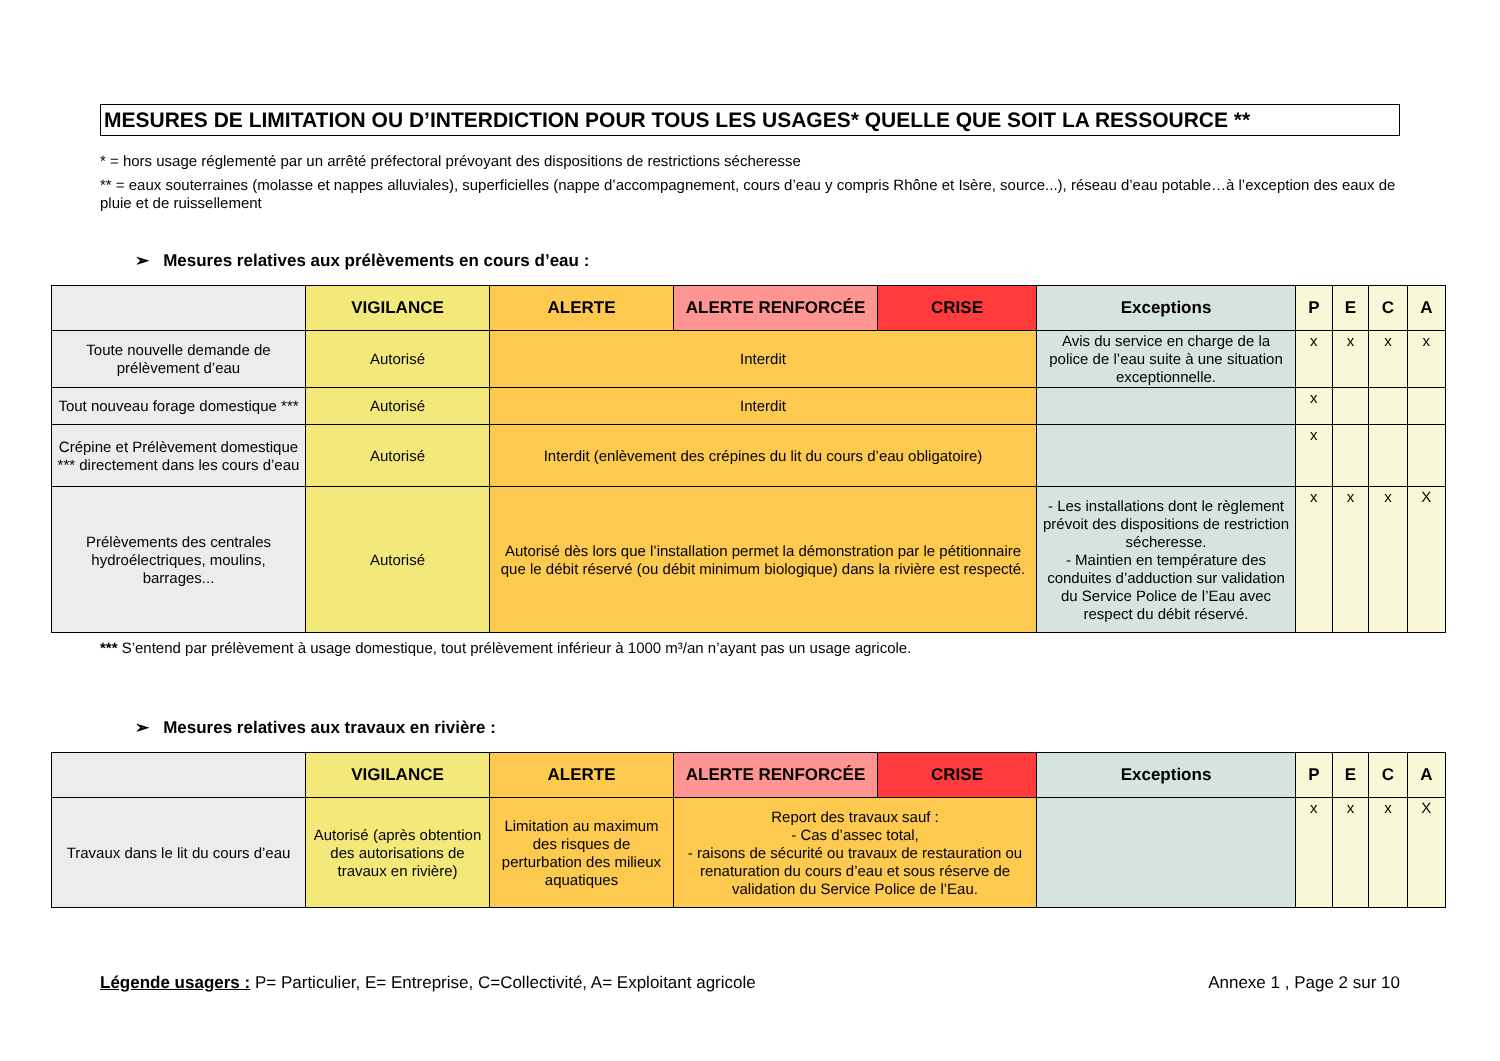MESURES DE LIMITATION OU D’INTERDICTION POUR TOUS LES USAGES* QUELLE QUE SOIT LA RESSOURCE **
* = hors usage réglementé par un arrêté préfectoral prévoyant des dispositions de restrictions sécheresse
** = eaux souterraines (molasse et nappes alluviales), superficielles (nappe d’accompagnement, cours d’eau y compris Rhône et Isère, source...), réseau d’eau potable…à l’exception des eaux de pluie et de ruissellement
➢ Mesures relatives aux prélèvements en cours d’eau :
| | VIGILANCE | ALERTE | ALERTE RENFORCÉE | CRISE | Exceptions | P | E | C | A |
| --- | --- | --- | --- | --- | --- | --- | --- | --- | --- |
| Toute nouvelle demande de prélèvement d’eau | Autorisé | Interdit | | | Avis du service en charge de la police de l’eau suite à une situation exceptionnelle. | x | x | x | x |
| Tout nouveau forage domestique *** | Autorisé | Interdit | | | | x | | | |
| Crépine et Prélèvement domestique *** directement dans les cours d’eau | Autorisé | Interdit (enlèvement des crépines du lit du cours d’eau obligatoire) | | | | x | | | |
| Prélèvements des centrales hydroélectriques, moulins, barrages... | Autorisé | Autorisé dès lors que l’installation permet la démonstration par le pétitionnaire que le débit réservé (ou débit minimum biologique) dans la rivière est respecté. | | | - Les installations dont le règlement prévoit des dispositions de restriction sécheresse. - Maintien en température des conduites d’adduction sur validation du Service Police de l’Eau avec respect du débit réservé. | x | x | x | X |
*** S’entend par prélèvement à usage domestique, tout prélèvement inférieur à 1000 m³/an n’ayant pas un usage agricole.
➢ Mesures relatives aux travaux en rivière :
| | VIGILANCE | ALERTE | ALERTE RENFORCÉE | CRISE | Exceptions | P | E | C | A |
| --- | --- | --- | --- | --- | --- | --- | --- | --- | --- |
| Travaux dans le lit du cours d’eau | Autorisé (après obtention des autorisations de travaux en rivière) | Limitation au maximum des risques de perturbation des milieux aquatiques | Report des travaux sauf : - Cas d’assec total, - raisons de sécurité ou travaux de restauration ou renaturation du cours d’eau et sous réserve de validation du Service Police de l’Eau. | | | x | x | x | X |
Légende usagers : P= Particulier, E= Entreprise, C=Collectivité, A= Exploitant agricole Annexe 1 , Page 2 sur 10